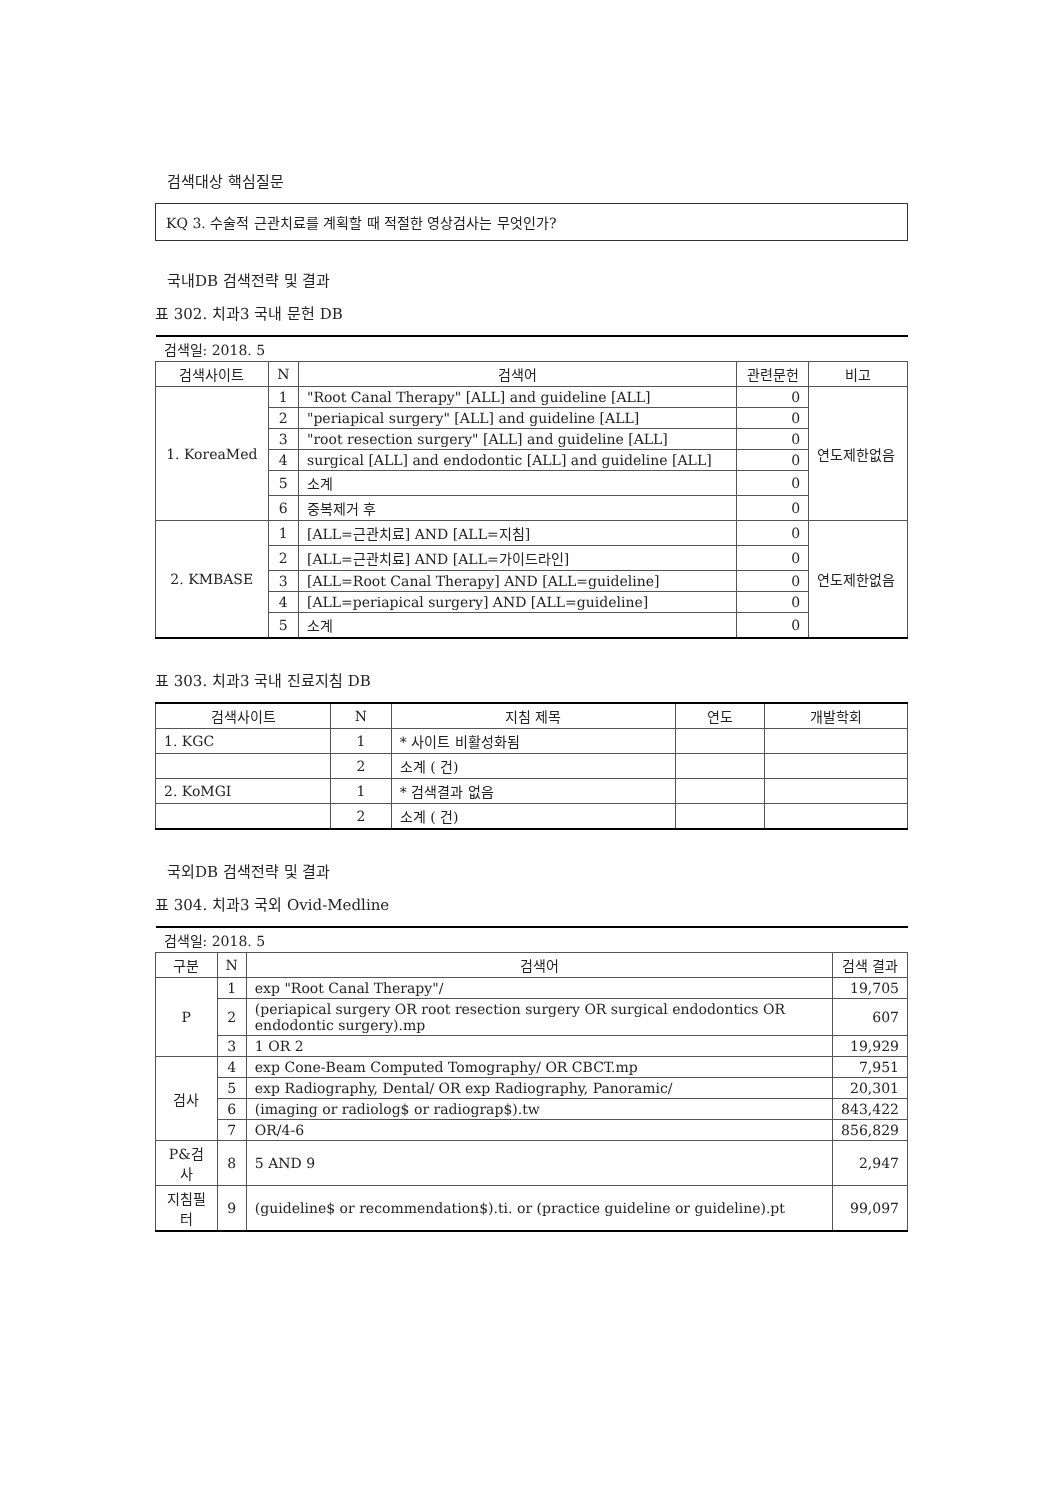검색대상 핵심질문
KQ 3. 수술적 근관치료를 계획할 때 적절한 영상검사는 무엇인가?
국내DB 검색전략 및 결과
표 302. 치과3 국내 문헌 DB
| 검색일: 2018. 5 | | | | |
| 검색사이트 | N | 검색어 | 관련문헌 | 비고 |
| 1. KoreaMed | 1 | "Root Canal Therapy" [ALL] and guideline [ALL] | 0 | 연도제한없음 |
| | 2 | "periapical surgery" [ALL] and guideline [ALL] | 0 | |
| | 3 | "root resection surgery" [ALL] and guideline [ALL] | 0 | |
| | 4 | surgical [ALL] and endodontic [ALL] and guideline [ALL] | 0 | |
| | 5 | 소계 | 0 | |
| | 6 | 중복제거 후 | 0 | |
| 2. KMBASE | 1 | [ALL=근관치료] AND [ALL=지침] | 0 | 연도제한없음 |
| | 2 | [ALL=근관치료] AND [ALL=가이드라인] | 0 | |
| | 3 | [ALL=Root Canal Therapy] AND [ALL=guideline] | 0 | |
| | 4 | [ALL=periapical surgery] AND [ALL=guideline] | 0 | |
| | 5 | 소계 | 0 | |
표 303. 치과3 국내 진료지침 DB
| 검색사이트 | N | 지침 제목 | 연도 | 개발학회 |
| --- | --- | --- | --- | --- |
| 1. KGC | 1 | * 사이트 비활성화됨 | | |
| | 2 | 소계 ( 건) | | |
| 2. KoMGI | 1 | * 검색결과 없음 | | |
| | 2 | 소계 ( 건) | | |
국외DB 검색전략 및 결과
표 304. 치과3 국외 Ovid-Medline
| 검색일: 2018. 5 | | | |
| 구분 | N | 검색어 | 검색 결과 |
| P | 1 | exp "Root Canal Therapy"/ | 19,705 |
| | 2 | (periapical surgery OR root resection surgery OR surgical endodontics OR endodontic surgery).mp | 607 |
| | 3 | 1 OR 2 | 19,929 |
| 검사 | 4 | exp Cone-Beam Computed Tomography/ OR CBCT.mp | 7,951 |
| | 5 | exp Radiography, Dental/ OR exp Radiography, Panoramic/ | 20,301 |
| | 6 | (imaging or radiolog$ or radiograp$).tw | 843,422 |
| | 7 | OR/4-6 | 856,829 |
| P&검사 | 8 | 5 AND 9 | 2,947 |
| 지침필터 | 9 | (guideline$ or recommendation$).ti. or (practice guideline or guideline).pt | 99,097 |